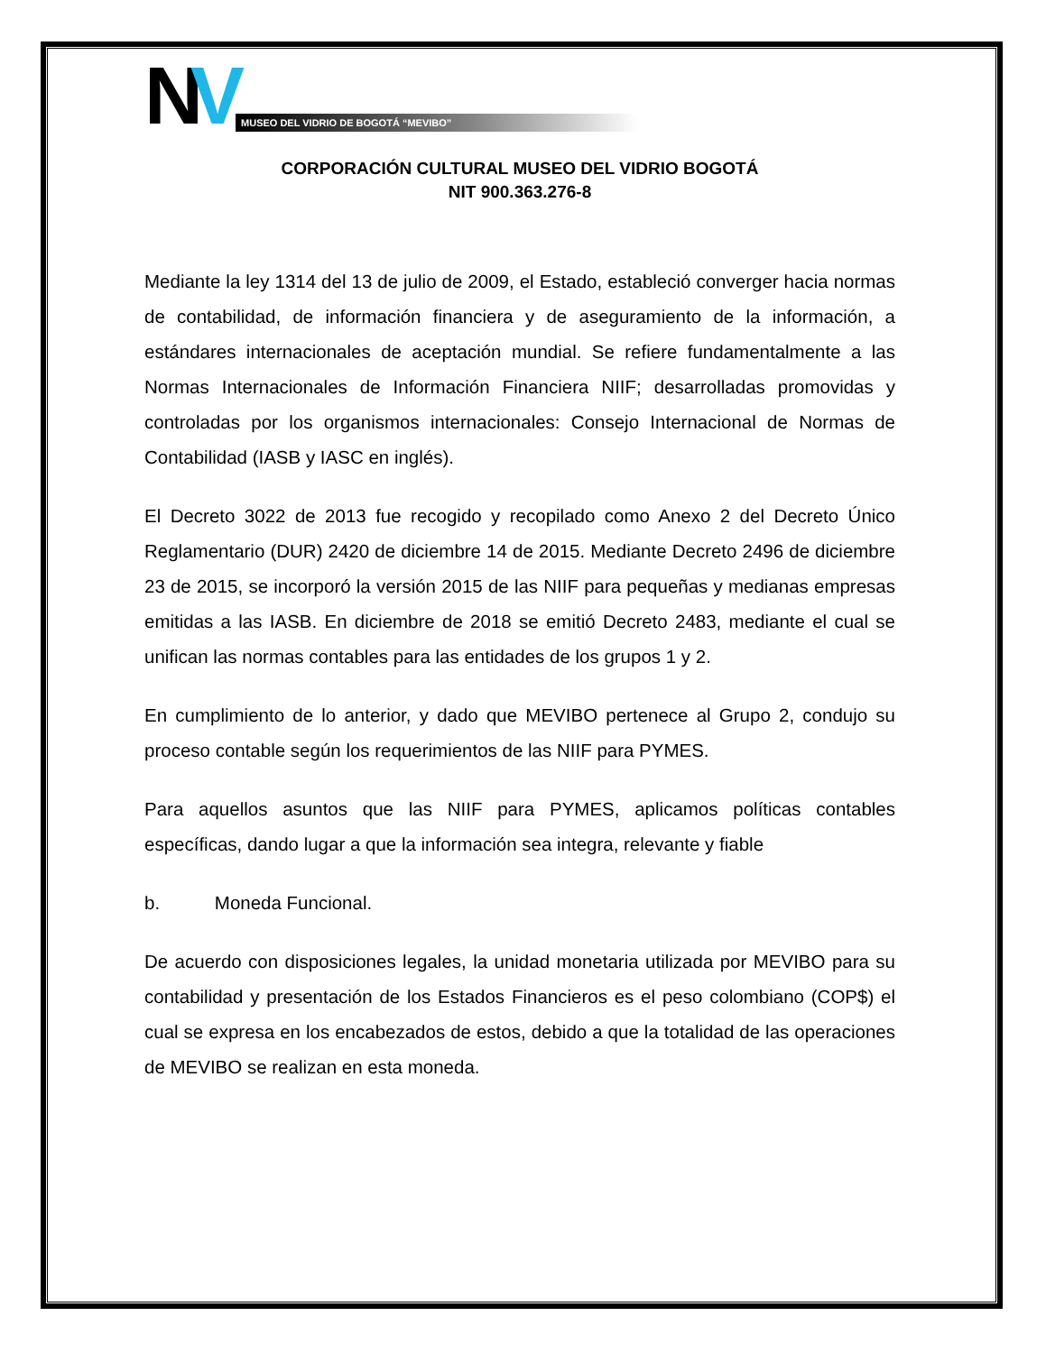NV
MUSEO DEL VIDRIO DE BOGOTÁ “MEVIBO”
CORPORACIÓN CULTURAL MUSEO DEL VIDRIO BOGOTÁ
NIT 900.363.276-8
Mediante la ley 1314 del 13 de julio de 2009, el Estado, estableció converger hacia normas de contabilidad, de información financiera y de aseguramiento de la información, a estándares internacionales de aceptación mundial. Se refiere fundamentalmente a las Normas Internacionales de Información Financiera NIIF; desarrolladas promovidas y controladas por los organismos internacionales: Consejo Internacional de Normas de Contabilidad (IASB y IASC en inglés).
El Decreto 3022 de 2013 fue recogido y recopilado como Anexo 2 del Decreto Único Reglamentario (DUR) 2420 de diciembre 14 de 2015. Mediante Decreto 2496 de diciembre 23 de 2015, se incorporó la versión 2015 de las NIIF para pequeñas y medianas empresas emitidas a las IASB. En diciembre de 2018 se emitió Decreto 2483, mediante el cual se unifican las normas contables para las entidades de los grupos 1 y 2.
En cumplimiento de lo anterior, y dado que MEVIBO pertenece al Grupo 2, condujo su proceso contable según los requerimientos de las NIIF para PYMES.
Para aquellos asuntos que las NIIF para PYMES, aplicamos políticas contables específicas, dando lugar a que la información sea integra, relevante y fiable
b. Moneda Funcional.
De acuerdo con disposiciones legales, la unidad monetaria utilizada por MEVIBO para su contabilidad y presentación de los Estados Financieros es el peso colombiano (COP$) el cual se expresa en los encabezados de estos, debido a que la totalidad de las operaciones de MEVIBO se realizan en esta moneda.